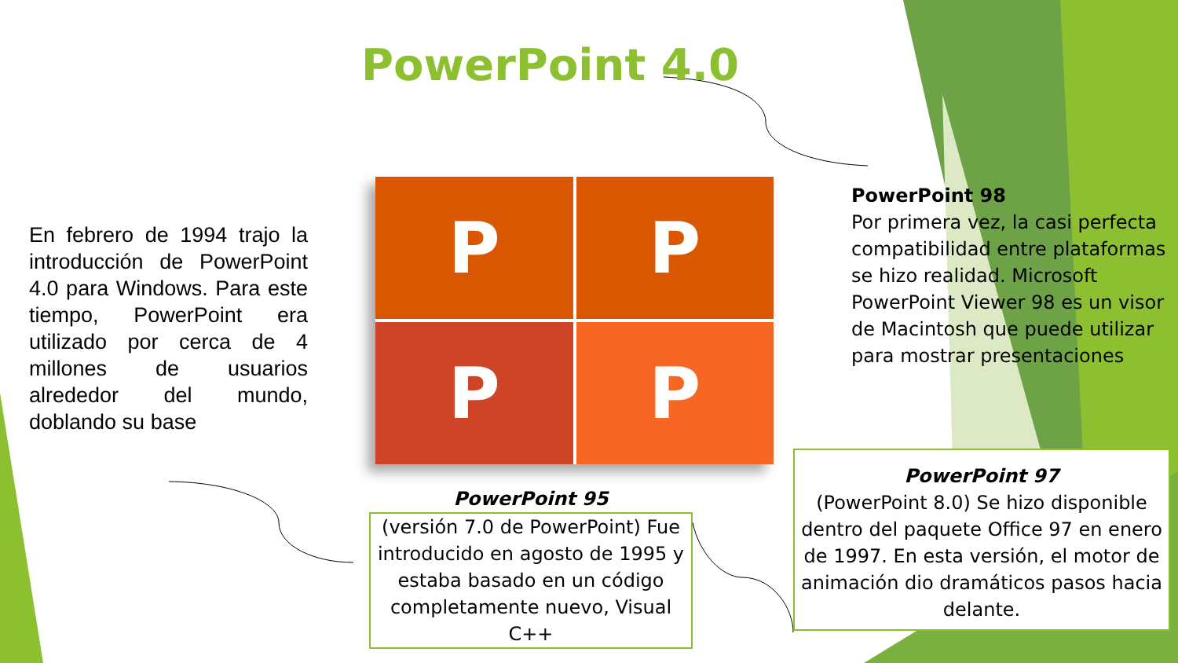PowerPoint 4.0
En febrero de 1994 trajo la introducción de PowerPoint 4.0 para Windows. Para este tiempo, PowerPoint era utilizado por cerca de 4 millones de usuarios alrededor del mundo, doblando su base
P
P
P
P
PowerPoint 98
Por primera vez, la casi perfecta compatibilidad entre plataformas se hizo realidad. Microsoft PowerPoint Viewer 98 es un visor de Macintosh que puede utilizar para mostrar presentaciones
PowerPoint 95
(versión 7.0 de PowerPoint) Fue introducido en agosto de 1995 y estaba basado en un código completamente nuevo, Visual C++
PowerPoint 97
(PowerPoint 8.0) Se hizo disponible dentro del paquete Office 97 en enero de 1997. En esta versión, el motor de animación dio dramáticos pasos hacia delante.